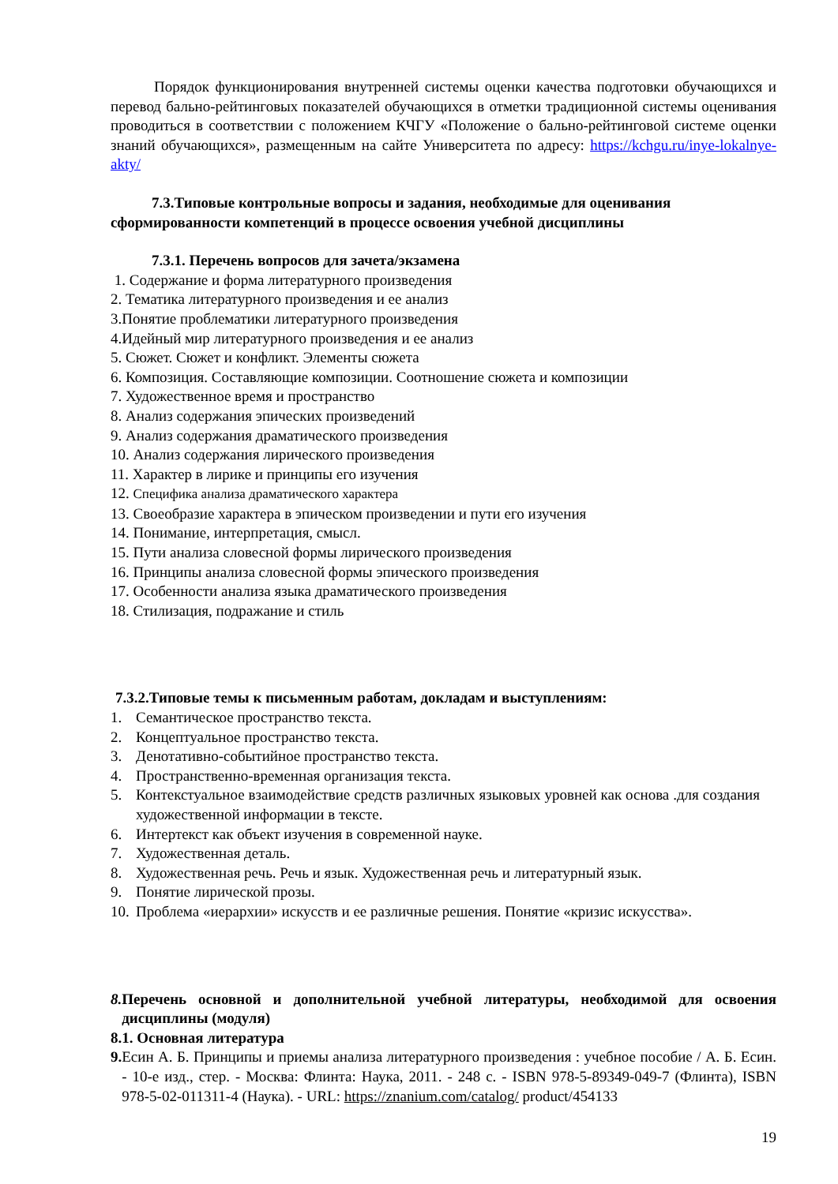Порядок функционирования внутренней системы оценки качества подготовки обучающихся и перевод бально-рейтинговых показателей обучающихся в отметки традиционной системы оценивания проводиться в соответствии с положением КЧГУ «Положение о бально-рейтинговой системе оценки знаний обучающихся», размещенным на сайте Университета по адресу: https://kchgu.ru/inye-lokalnye-akty/
7.3.Типовые контрольные вопросы и задания, необходимые для оценивания сформированности компетенций в процессе освоения учебной дисциплины
7.3.1. Перечень вопросов для зачета/экзамена
1. Содержание и форма литературного произведения
2. Тематика литературного произведения и ее анализ
3.Понятие проблематики литературного произведения
4.Идейный мир литературного произведения и ее анализ
5. Сюжет. Сюжет и конфликт. Элементы сюжета
6. Композиция. Составляющие композиции. Соотношение сюжета и композиции
7. Художественное время и пространство
8. Анализ содержания эпических произведений
9. Анализ содержания драматического произведения
10. Анализ содержания лирического произведения
11. Характер в лирике и принципы его изучения
12. Специфика анализа драматического характера
13. Своеобразие характера в эпическом произведении и пути его изучения
14. Понимание, интерпретация, смысл.
15. Пути анализа словесной формы лирического произведения
16. Принципы анализа словесной формы эпического произведения
17. Особенности анализа языка драматического произведения
18. Стилизация, подражание и стиль
7.3.2.Типовые темы к письменным работам, докладам и выступлениям:
1. Семантическое пространство текста.
2. Концептуальное пространство текста.
3. Денотативно-событийное пространство текста.
4. Пространственно-временная организация текста.
5. Контекстуальное взаимодействие средств различных языковых уровней как основа .для создания художественной информации в тексте.
6. Интертекст как объект изучения в современной науке.
7. Художественная деталь.
8. Художественная речь. Речь и язык. Художественная речь и литературный язык.
9. Понятие лирической прозы.
10. Проблема «иерархии» искусств и ее различные решения. Понятие «кризис искусства».
8. Перечень основной и дополнительной учебной литературы, необходимой для освоения дисциплины (модуля)
8.1. Основная литература
9. Есин А. Б. Принципы и приемы анализа литературного произведения : учебное пособие / А. Б. Есин. - 10-е изд., стер. - Москва: Флинта: Наука, 2011. - 248 с. - ISBN 978-5-89349-049-7 (Флинта), ISBN 978-5-02-011311-4 (Наука). - URL: https://znanium.com/catalog/ product/454133
19